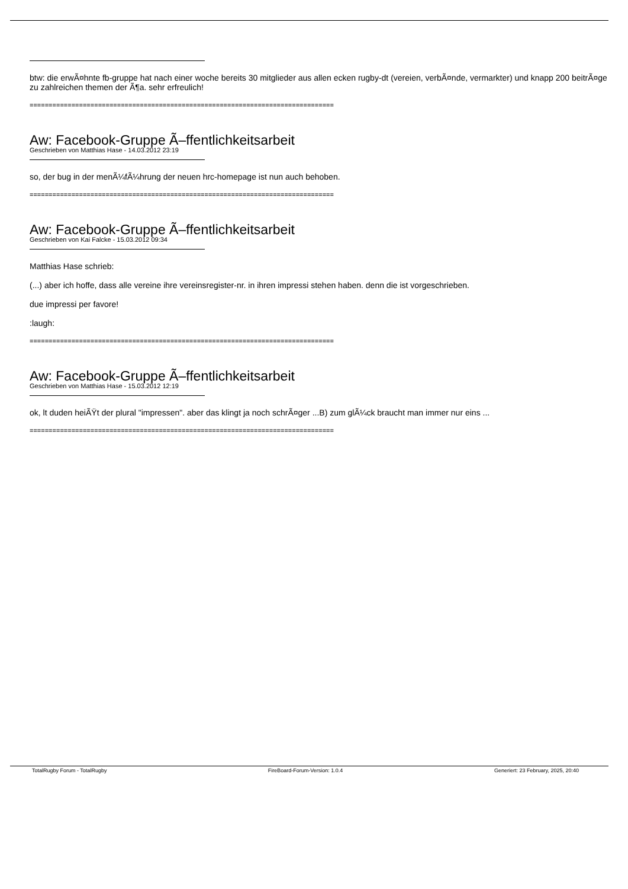btw: die erwÃ¤hnte fb-gruppe hat nach einer woche bereits 30 mitglieder aus allen ecken rugby-dt (vereien, verbÃ¤nde, vermarkter) und knapp 200 beitrÃ¤ge zu zahlreichen themen der Ã¶a. sehr erfreulich!
================================================================================
Aw: Facebook-Gruppe Ã–ffentlichkeitsarbeit
Geschrieben von Matthias Hase - 14.03.2012 23:19
so, der bug in der menÃ¼fÃ¼hrung der neuen hrc-homepage ist nun auch behoben.
================================================================================
Aw: Facebook-Gruppe Ã–ffentlichkeitsarbeit
Geschrieben von Kai Falcke - 15.03.2012 09:34
Matthias Hase schrieb:
(...) aber ich hoffe, dass alle vereine ihre vereinsregister-nr. in ihren impressi stehen haben. denn die ist vorgeschrieben.
due impressi per favore!
:laugh:
================================================================================
Aw: Facebook-Gruppe Ã–ffentlichkeitsarbeit
Geschrieben von Matthias Hase - 15.03.2012 12:19
ok, lt duden heiÃŸt der plural "impressen". aber das klingt ja noch schrÃ¤ger ...B) zum glÃ¼ck braucht man immer nur eins ...
================================================================================
TotalRugby Forum - TotalRugby FireBoard-Forum-Version: 1.0.4 Generiert: 23 February, 2025, 20:40